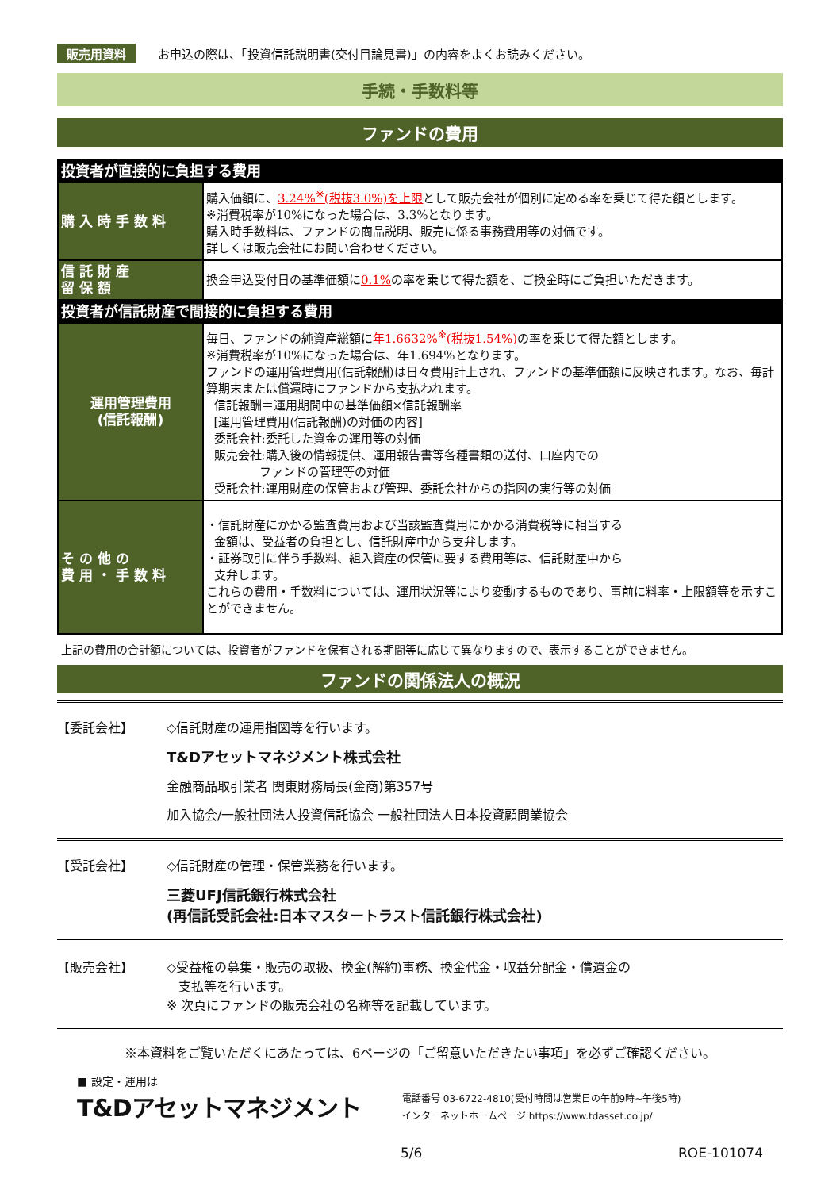販売用資料 お申込の際は、「投資信託説明書(交付目論見書)」の内容をよくお読みください。
手続・手数料等
ファンドの費用
| 投資者が直接的に負担する費用 | |
| 購 入 時 手 数 料 | 購入価額に、 3.24%<sup>※</sup>(税抜3.0%)を上限 として販売会社が個別に定める率を乗じて得た額とします。 ※消費税率が10%になった場合は、3.3%となります。 購入時手数料は、ファンドの商品説明、販売に係る事務費用等の対価です。 詳しくは販売会社にお問い合わせください。 |
| 信 託 財 産 留 保 額 | 換金申込受付日の基準価額に 0.1% の率を乗じて得た額を、ご換金時にご負担いただきます。 |
| 投資者が信託財産で間接的に負担する費用 | |
| 運用管理費用 (信託報酬) | 毎日、ファンドの純資産総額に 年1.6632%<sup>※</sup>(税抜1.54%) の率を乗じて得た額とします。 ※消費税率が10%になった場合は、年1.694%となります。 ファンドの運用管理費用(信託報酬)は日々費用計上され、ファンドの基準価額に反映されます。なお、毎計算期末または償還時にファンドから支払われます。 信託報酬＝運用期間中の基準価額×信託報酬率 [運用管理費用(信託報酬)の対価の内容] 委託会社:委託した資金の運用等の対価 販売会社:購入後の情報提供、運用報告書等各種書類の送付、口座内での ファンドの管理等の対価 受託会社:運用財産の保管および管理、委託会社からの指図の実行等の対価 |
| そ の 他 の 費 用 ・ 手 数 料 | ・信託財産にかかる監査費用および当該監査費用にかかる消費税等に相当する 金額は、受益者の負担とし、信託財産中から支弁します。 ・証券取引に伴う手数料、組入資産の保管に要する費用等は、信託財産中から 支弁します。 これらの費用・手数料については、運用状況等により変動するものであり、事前に料率・上限額等を示すことができません。 |
上記の費用の合計額については、投資者がファンドを保有される期間等に応じて異なりますので、表示することができません。
ファンドの関係法人の概況
【委託会社】 ◇信託財産の運用指図等を行います。
T&Dアセットマネジメント株式会社
金融商品取引業者 関東財務局長(金商)第357号
加入協会/一般社団法人投資信託協会 一般社団法人日本投資顧問業協会
【受託会社】 ◇信託財産の管理・保管業務を行います。
三菱UFJ信託銀行株式会社
(再信託受託会社:日本マスタートラスト信託銀行株式会社)
【販売会社】 ◇受益権の募集・販売の取扱、換金(解約)事務、換金代金・収益分配金・償還金の
支払等を行います。
※ 次頁にファンドの販売会社の名称等を記載しています。
※本資料をご覧いただくにあたっては、6ページの「ご留意いただきたい事項」を必ずご確認ください。
■ 設定・運用は
T&Dアセットマネジメント
電話番号 03-6722-4810(受付時間は営業日の午前9時~午後5時)
インターネットホームページ https://www.tdasset.co.jp/
5/6 ROE-101074